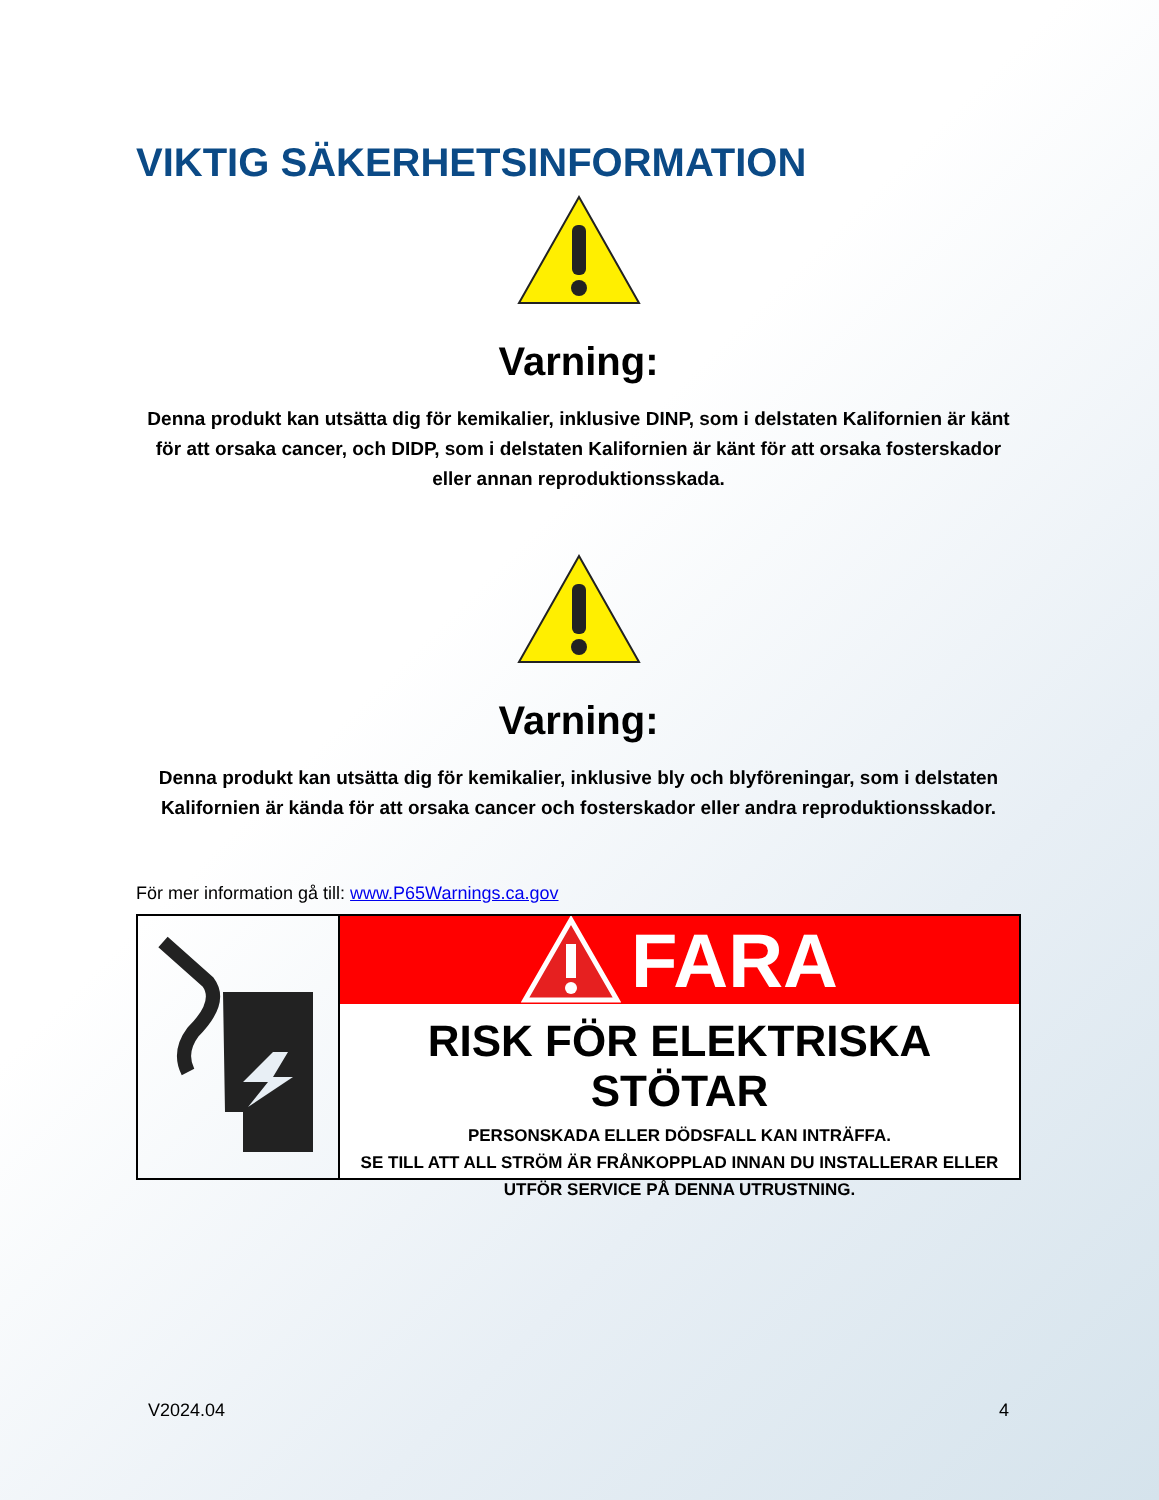VIKTIG SÄKERHETSINFORMATION
Varning:
Denna produkt kan utsätta dig för kemikalier, inklusive DINP, som i delstaten Kalifornien är känt för att orsaka cancer, och DIDP, som i delstaten Kalifornien är känt för att orsaka fosterskador eller annan reproduktionsskada.
Varning:
Denna produkt kan utsätta dig för kemikalier, inklusive bly och blyföreningar, som i delstaten Kalifornien är kända för att orsaka cancer och fosterskador eller andra reproduktionsskador.
För mer information gå till: www.P65Warnings.ca.gov
FARA
RISK FÖR ELEKTRISKA STÖTAR
PERSONSKADA ELLER DÖDSFALL KAN INTRÄFFA.
SE TILL ATT ALL STRÖM ÄR FRÅNKOPPLAD INNAN DU INSTALLERAR ELLER UTFÖR SERVICE PÅ DENNA UTRUSTNING.
V2024.04 4